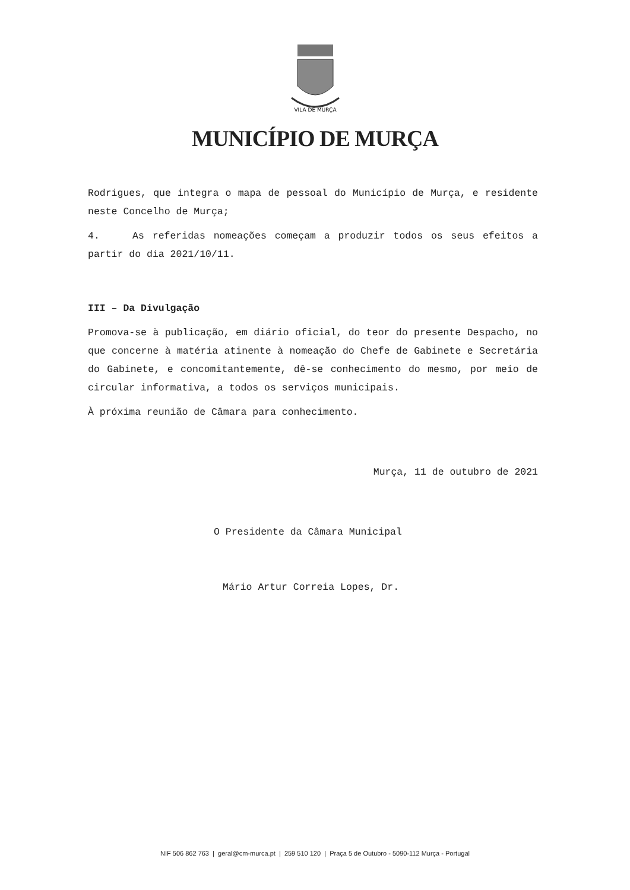VILA DE MURÇA
MUNICÍPIO DE MURÇA
Rodrigues, que integra o mapa de pessoal do Município de Murça, e residente neste Concelho de Murça;
4. As referidas nomeações começam a produzir todos os seus efeitos a partir do dia 2021/10/11.
III – Da Divulgação
Promova-se à publicação, em diário oficial, do teor do presente Despacho, no que concerne à matéria atinente à nomeação do Chefe de Gabinete e Secretária do Gabinete, e concomitantemente, dê-se conhecimento do mesmo, por meio de circular informativa, a todos os serviços municipais.
À próxima reunião de Câmara para conhecimento.
Murça, 11 de outubro de 2021
O Presidente da Câmara Municipal
Mário Artur Correia Lopes, Dr.
NIF 506 862 763 | geral@cm-murca.pt | 259 510 120 | Praça 5 de Outubro - 5090-112 Murça - Portugal